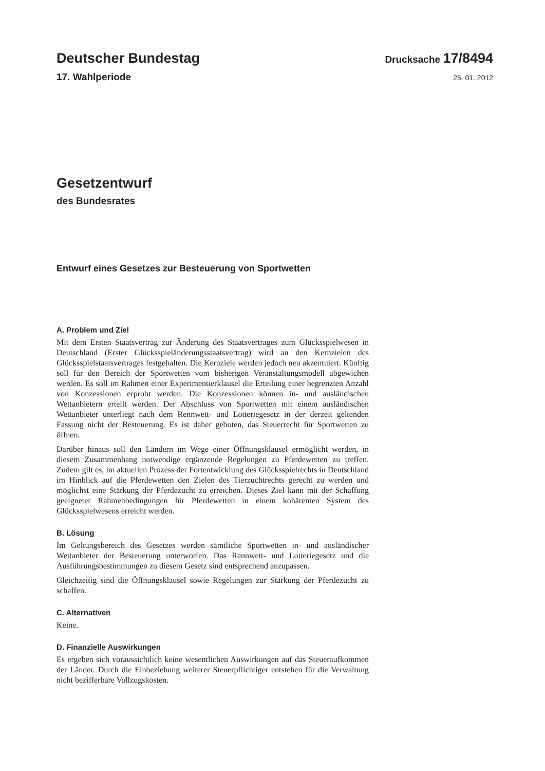Deutscher Bundestag
Drucksache 17/8494
17. Wahlperiode
25. 01. 2012
Gesetzentwurf
des Bundesrates
Entwurf eines Gesetzes zur Besteuerung von Sportwetten
A. Problem und Ziel
Mit dem Ersten Staatsvertrag zur Änderung des Staatsvertrages zum Glücksspielwesen in Deutschland (Erster Glücksspieländerungsstaatsvertrag) wird an den Kernzielen des Glücksspielstaatsvertrages festgehalten. Die Kernziele werden jedoch neu akzentuiert. Künftig soll für den Bereich der Sportwetten vom bisherigen Veranstaltungsmodell abgewichen werden. Es soll im Rahmen einer Experimentierklausel die Erteilung einer begrenzten Anzahl von Konzessionen erprobt werden. Die Konzessionen können in- und ausländischen Wettanbietern erteilt werden. Der Abschluss von Sportwetten mit einem ausländischen Wettanbieter unterliegt nach dem Rennwett- und Lotteriegesetz in der derzeit geltenden Fassung nicht der Besteuerung. Es ist daher geboten, das Steuerrecht für Sportwetten zu öffnen.
Darüber hinaus soll den Ländern im Wege einer Öffnungsklausel ermöglicht werden, in diesem Zusammenhang notwendige ergänzende Regelungen zu Pferdewetten zu treffen. Zudem gilt es, im aktuellen Prozess der Fortentwicklung des Glücksspielrechts in Deutschland im Hinblick auf die Pferdewetten den Zielen des Tierzuchtrechts gerecht zu werden und möglichst eine Stärkung der Pferdezucht zu erreichen. Dieses Ziel kann mit der Schaffung geeigneter Rahmenbedingungen für Pferdewetten in einem kohärenten System des Glücksspielwesens erreicht werden.
B. Lösung
Im Geltungsbereich des Gesetzes werden sämtliche Sportwetten in- und ausländischer Wettanbieter der Besteuerung unterworfen. Das Rennwett- und Lotteriegesetz und die Ausführungsbestimmungen zu diesem Gesetz sind entsprechend anzupassen.
Gleichzeitig sind die Öffnungsklausel sowie Regelungen zur Stärkung der Pferdezucht zu schaffen.
C. Alternativen
Keine.
D. Finanzielle Auswirkungen
Es ergeben sich voraussichtlich keine wesentlichen Auswirkungen auf das Steueraufkommen der Länder. Durch die Einbeziehung weiterer Steuerpflichtiger entstehen für die Verwaltung nicht bezifferbare Vollzugskosten.